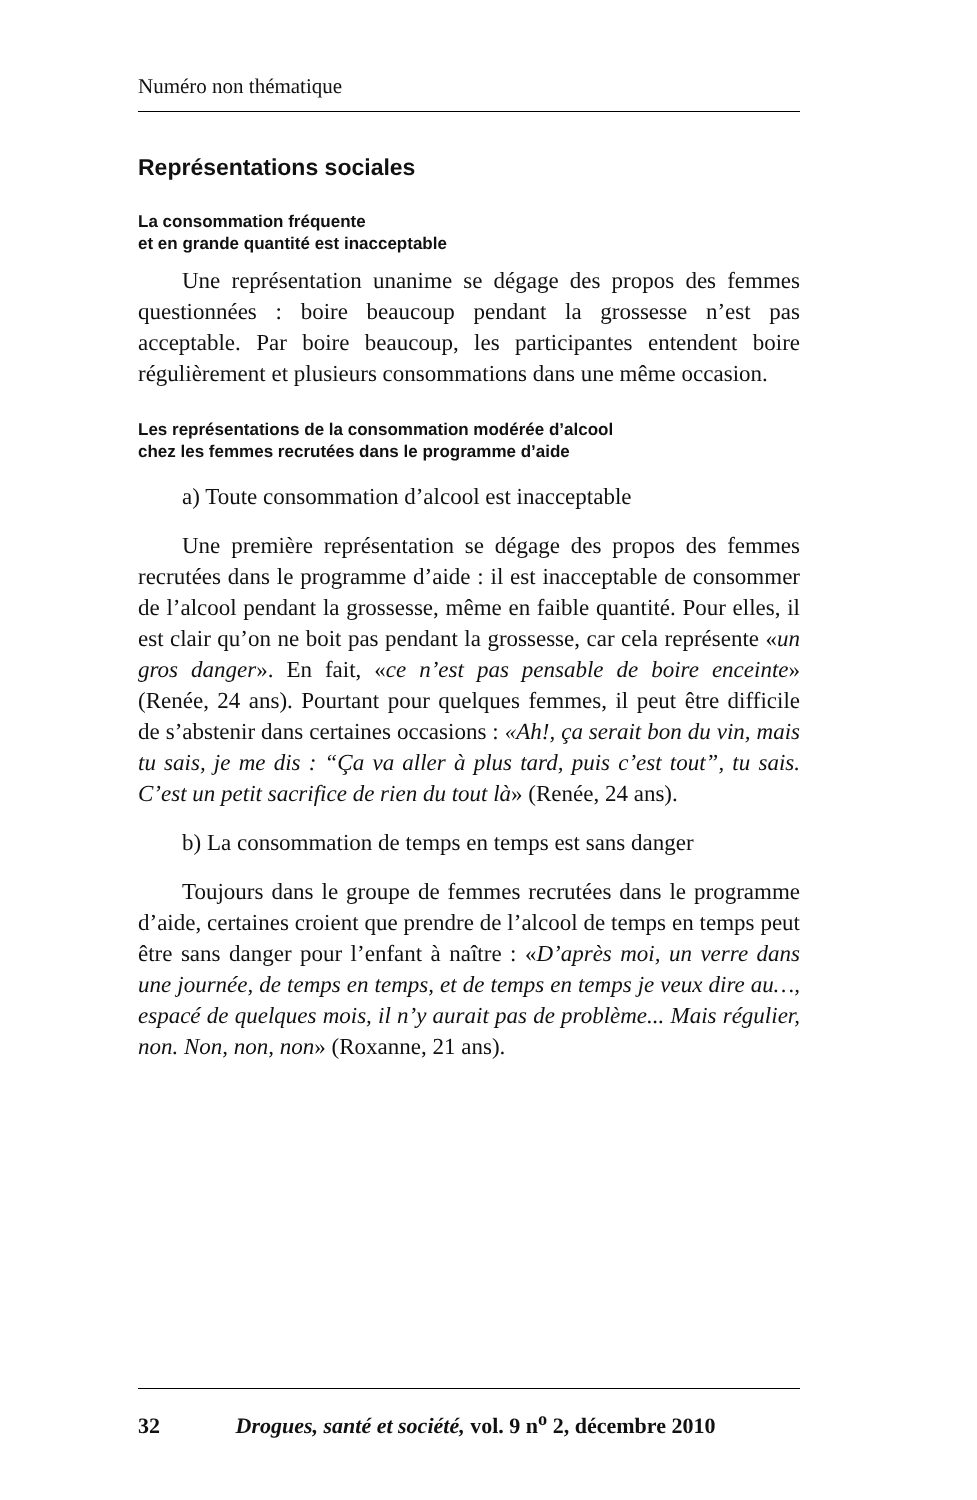Numéro non thématique
Représentations sociales
La consommation fréquente
et en grande quantité est inacceptable
Une représentation unanime se dégage des propos des femmes questionnées : boire beaucoup pendant la grossesse n’est pas acceptable. Par boire beaucoup, les participantes entendent boire régulièrement et plusieurs consommations dans une même occasion.
Les représentations de la consommation modérée d’alcool
chez les femmes recrutées dans le programme d’aide
a) Toute consommation d’alcool est inacceptable
Une première représentation se dégage des propos des femmes recrutées dans le programme d’aide : il est inacceptable de consommer de l’alcool pendant la grossesse, même en faible quantité. Pour elles, il est clair qu’on ne boit pas pendant la grossesse, car cela représente «un gros danger». En fait, «ce n’est pas pensable de boire enceinte» (Renée, 24 ans). Pourtant pour quelques femmes, il peut être difficile de s’abstenir dans certaines occasions : «Ah!, ça serait bon du vin, mais tu sais, je me dis : “Ça va aller à plus tard, puis c’est tout”, tu sais. C’est un petit sacrifice de rien du tout là» (Renée, 24 ans).
b) La consommation de temps en temps est sans danger
Toujours dans le groupe de femmes recrutées dans le programme d’aide, certaines croient que prendre de l’alcool de temps en temps peut être sans danger pour l’enfant à naître : «D’après moi, un verre dans une journée, de temps en temps, et de temps en temps je veux dire au…, espacé de quelques mois, il n’y aurait pas de problème... Mais régulier, non. Non, non, non» (Roxanne, 21 ans).
32 Drogues, santé et société, vol. 9 n<sup>o</sup> 2, décembre 2010